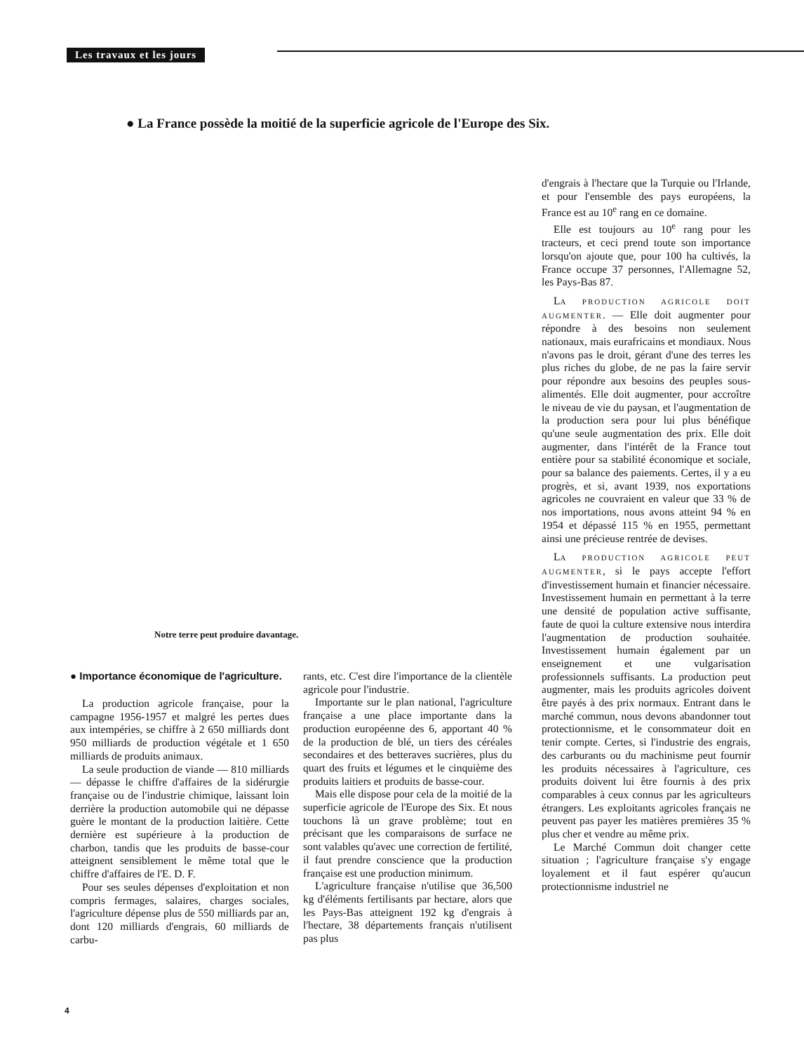Les travaux et les jours
● La France possède la moitié de la superficie agricole de l'Europe des Six.
Notre terre peut produire davantage.
● Importance économique de l'agriculture.
La production agricole française, pour la campagne 1956-1957 et malgré les pertes dues aux intempéries, se chiffre à 2 650 milliards dont 950 milliards de production végétale et 1 650 milliards de produits animaux.
La seule production de viande — 810 milliards — dépasse le chiffre d'affaires de la sidérurgie française ou de l'industrie chimique, laissant loin derrière la production automobile qui ne dépasse guère le montant de la production laitière. Cette dernière est supérieure à la production de charbon, tandis que les produits de basse-cour atteignent sensiblement le même total que le chiffre d'affaires de l'E. D. F.
Pour ses seules dépenses d'exploitation et non compris fermages, salaires, charges sociales, l'agriculture dépense plus de 550 milliards par an, dont 120 milliards d'engrais, 60 milliards de carbu-
rants, etc. C'est dire l'importance de la clientèle agricole pour l'industrie.
Importante sur le plan national, l'agriculture française a une place importante dans la production européenne des 6, apportant 40 % de la production de blé, un tiers des céréales secondaires et des betteraves sucrières, plus du quart des fruits et légumes et le cinquième des produits laitiers et produits de basse-cour.
Mais elle dispose pour cela de la moitié de la superficie agricole de l'Europe des Six. Et nous touchons là un grave problème; tout en précisant que les comparaisons de surface ne sont valables qu'avec une correction de fertilité, il faut prendre conscience que la production française est une production minimum.
L'agriculture française n'utilise que 36,500 kg d'éléments fertilisants par hectare, alors que les Pays-Bas atteignent 192 kg d'engrais à l'hectare, 38 départements français n'utilisent pas plus
d'engrais à l'hectare que la Turquie ou l'Irlande, et pour l'ensemble des pays européens, la France est au 10<sup>e</sup> rang en ce domaine.
Elle est toujours au 10<sup>e</sup> rang pour les tracteurs, et ceci prend toute son importance lorsqu'on ajoute que, pour 100 ha cultivés, la France occupe 37 personnes, l'Allemagne 52, les Pays-Bas 87.
LA PRODUCTION AGRICOLE DOIT AUGMENTER. — Elle doit augmenter pour répondre à des besoins non seulement nationaux, mais eurafricains et mondiaux. Nous n'avons pas le droit, gérant d'une des terres les plus riches du globe, de ne pas la faire servir pour répondre aux besoins des peuples sous-alimentés. Elle doit augmenter, pour accroître le niveau de vie du paysan, et l'augmentation de la production sera pour lui plus bénéfique qu'une seule augmentation des prix. Elle doit augmenter, dans l'intérêt de la France tout entière pour sa stabilité économique et sociale, pour sa balance des paiements. Certes, il y a eu progrès, et si, avant 1939, nos exportations agricoles ne couvraient en valeur que 33 % de nos importations, nous avons atteint 94 % en 1954 et dépassé 115 % en 1955, permettant ainsi une précieuse rentrée de devises.
LA PRODUCTION AGRICOLE PEUT AUGMENTER, si le pays accepte l'effort d'investissement humain et financier nécessaire. Investissement humain en permettant à la terre une densité de population active suffisante, faute de quoi la culture extensive nous interdira l'augmentation de production souhaitée. Investissement humain également par un enseignement et une vulgarisation professionnels suffisants. La production peut augmenter, mais les produits agricoles doivent être payés à des prix normaux. Entrant dans le marché commun, nous devons abandonner tout protectionnisme, et le consommateur doit en tenir compte. Certes, si l'industrie des engrais, des carburants ou du machinisme peut fournir les produits nécessaires à l'agriculture, ces produits doivent lui être fournis à des prix comparables à ceux connus par les agriculteurs étrangers. Les exploitants agricoles français ne peuvent pas payer les matières premières 35 % plus cher et vendre au même prix.
Le Marché Commun doit changer cette situation ; l'agriculture française s'y engage loyalement et il faut espérer qu'aucun protectionnisme industriel ne
4